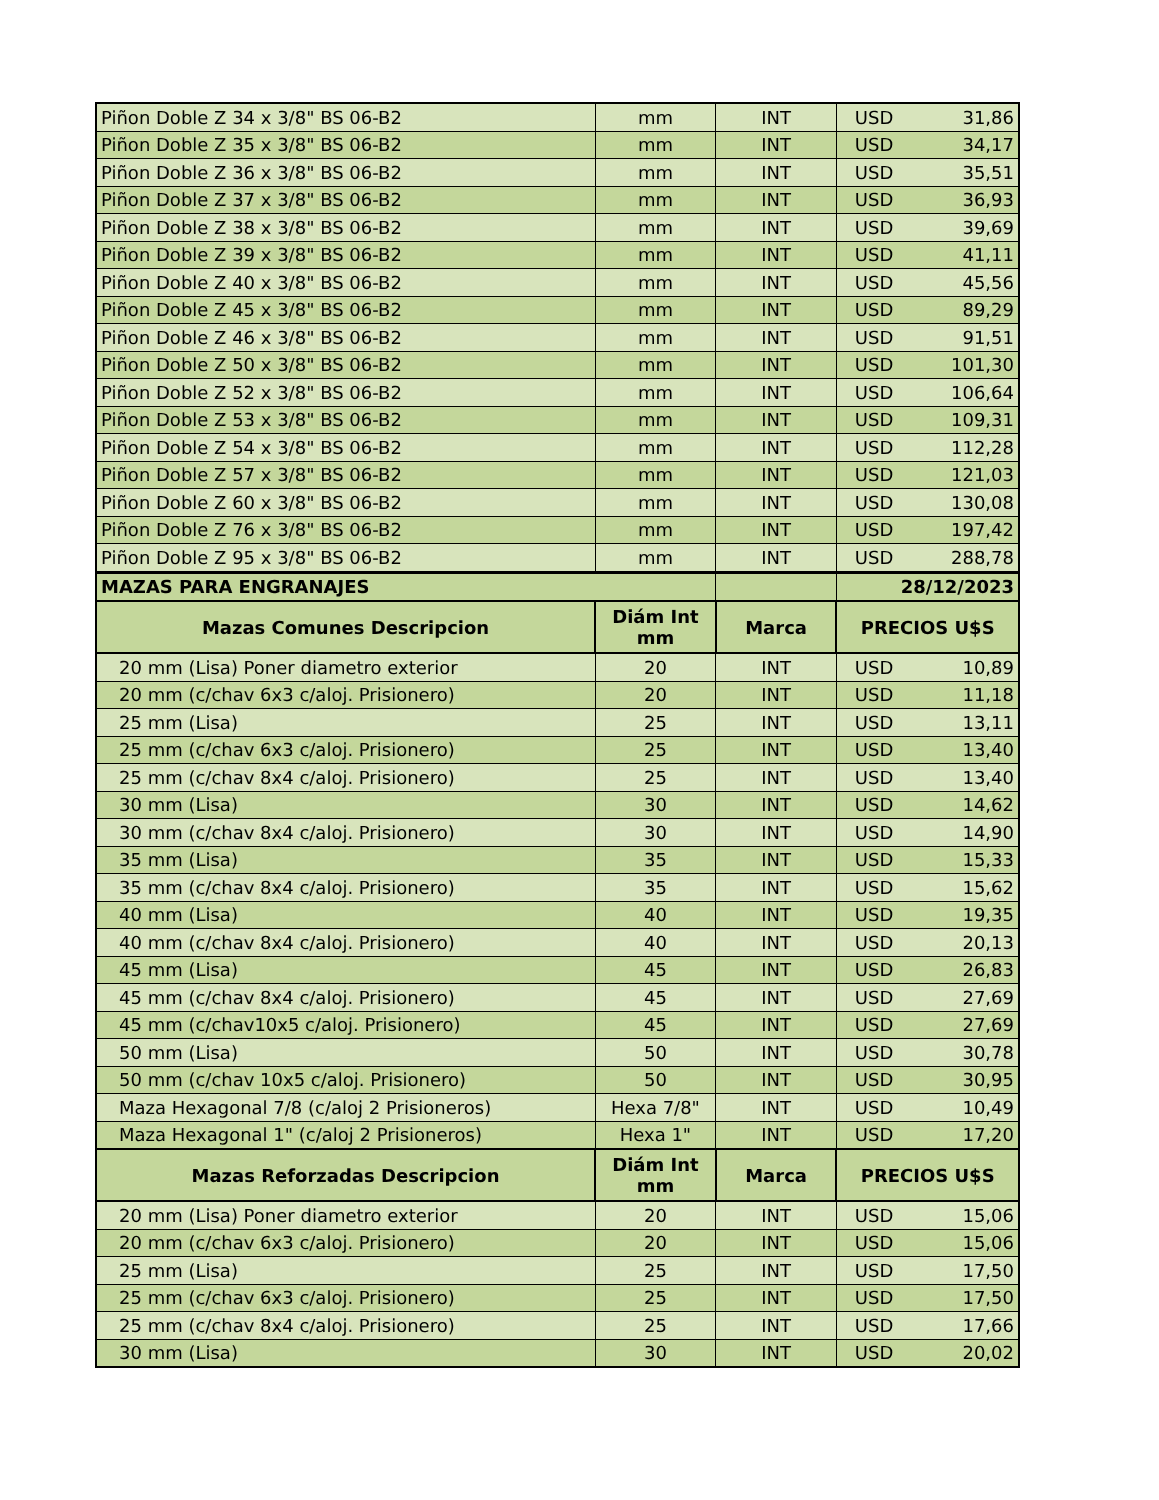| Piñon Doble Z 34 x 3/8" BS 06-B2 | mm | INT | USD 31,86 |
| Piñon Doble Z 35 x 3/8" BS 06-B2 | mm | INT | USD 34,17 |
| Piñon Doble Z 36 x 3/8" BS 06-B2 | mm | INT | USD 35,51 |
| Piñon Doble Z 37 x 3/8" BS 06-B2 | mm | INT | USD 36,93 |
| Piñon Doble Z 38 x 3/8" BS 06-B2 | mm | INT | USD 39,69 |
| Piñon Doble Z 39 x 3/8" BS 06-B2 | mm | INT | USD 41,11 |
| Piñon Doble Z 40 x 3/8" BS 06-B2 | mm | INT | USD 45,56 |
| Piñon Doble Z 45 x 3/8" BS 06-B2 | mm | INT | USD 89,29 |
| Piñon Doble Z 46 x 3/8" BS 06-B2 | mm | INT | USD 91,51 |
| Piñon Doble Z 50 x 3/8" BS 06-B2 | mm | INT | USD 101,30 |
| Piñon Doble Z 52 x 3/8" BS 06-B2 | mm | INT | USD 106,64 |
| Piñon Doble Z 53 x 3/8" BS 06-B2 | mm | INT | USD 109,31 |
| Piñon Doble Z 54 x 3/8" BS 06-B2 | mm | INT | USD 112,28 |
| Piñon Doble Z 57 x 3/8" BS 06-B2 | mm | INT | USD 121,03 |
| Piñon Doble Z 60 x 3/8" BS 06-B2 | mm | INT | USD 130,08 |
| Piñon Doble Z 76 x 3/8" BS 06-B2 | mm | INT | USD 197,42 |
| Piñon Doble Z 95 x 3/8" BS 06-B2 | mm | INT | USD 288,78 |
| MAZAS PARA ENGRANAJES | | | 28/12/2023 |
| Mazas Comunes Descripcion | Diám Int mm | Marca | PRECIOS U$S |
| 20 mm (Lisa) Poner diametro exterior | 20 | INT | USD 10,89 |
| 20 mm (c/chav 6x3 c/aloj. Prisionero) | 20 | INT | USD 11,18 |
| 25 mm (Lisa) | 25 | INT | USD 13,11 |
| 25 mm (c/chav 6x3 c/aloj. Prisionero) | 25 | INT | USD 13,40 |
| 25 mm (c/chav 8x4 c/aloj. Prisionero) | 25 | INT | USD 13,40 |
| 30 mm (Lisa) | 30 | INT | USD 14,62 |
| 30 mm (c/chav 8x4 c/aloj. Prisionero) | 30 | INT | USD 14,90 |
| 35 mm (Lisa) | 35 | INT | USD 15,33 |
| 35 mm (c/chav 8x4 c/aloj. Prisionero) | 35 | INT | USD 15,62 |
| 40 mm (Lisa) | 40 | INT | USD 19,35 |
| 40 mm (c/chav 8x4 c/aloj. Prisionero) | 40 | INT | USD 20,13 |
| 45 mm (Lisa) | 45 | INT | USD 26,83 |
| 45 mm (c/chav 8x4 c/aloj. Prisionero) | 45 | INT | USD 27,69 |
| 45 mm (c/chav10x5 c/aloj. Prisionero) | 45 | INT | USD 27,69 |
| 50 mm (Lisa) | 50 | INT | USD 30,78 |
| 50 mm (c/chav 10x5 c/aloj. Prisionero) | 50 | INT | USD 30,95 |
| Maza Hexagonal 7/8 (c/aloj 2 Prisioneros) | Hexa 7/8" | INT | USD 10,49 |
| Maza Hexagonal 1" (c/aloj 2 Prisioneros) | Hexa 1" | INT | USD 17,20 |
| Mazas Reforzadas Descripcion | Diám Int mm | Marca | PRECIOS U$S |
| 20 mm (Lisa) Poner diametro exterior | 20 | INT | USD 15,06 |
| 20 mm (c/chav 6x3 c/aloj. Prisionero) | 20 | INT | USD 15,06 |
| 25 mm (Lisa) | 25 | INT | USD 17,50 |
| 25 mm (c/chav 6x3 c/aloj. Prisionero) | 25 | INT | USD 17,50 |
| 25 mm (c/chav 8x4 c/aloj. Prisionero) | 25 | INT | USD 17,66 |
| 30 mm (Lisa) | 30 | INT | USD 20,02 |